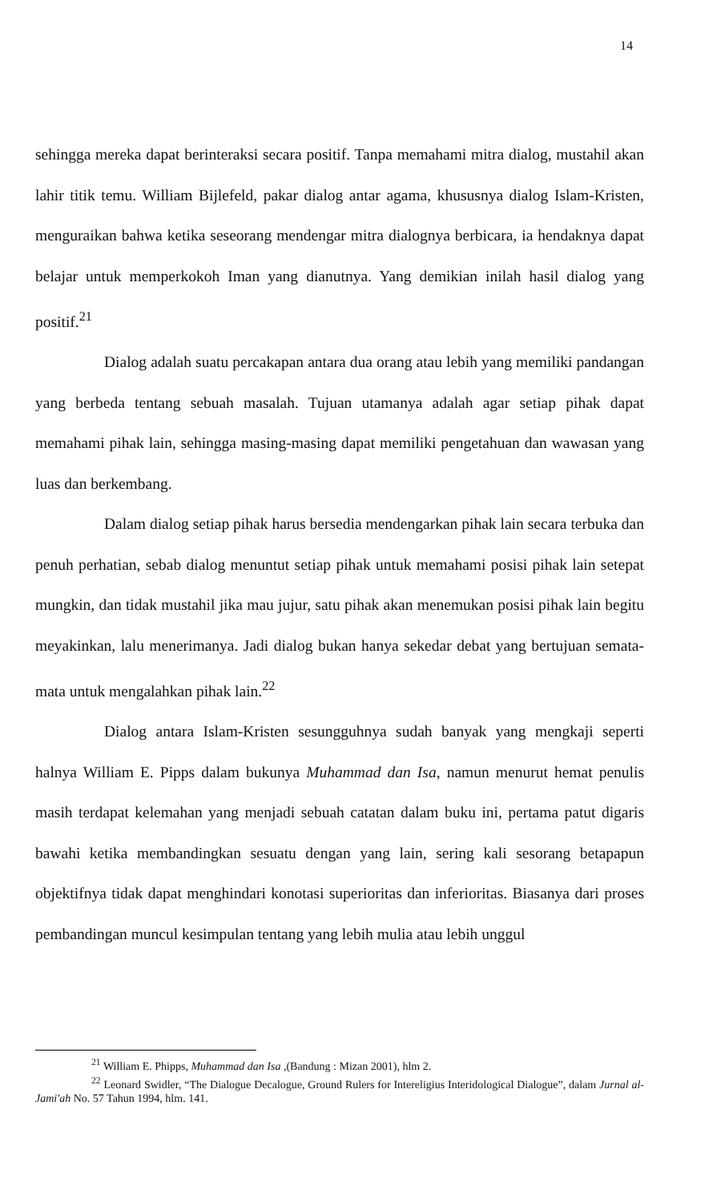14
sehingga mereka dapat berinteraksi secara positif. Tanpa memahami mitra dialog, mustahil akan lahir titik temu. William Bijlefeld, pakar dialog antar agama, khususnya dialog Islam-Kristen, menguraikan bahwa ketika seseorang mendengar mitra dialognya berbicara, ia hendaknya dapat belajar untuk memperkokoh Iman yang dianutnya. Yang demikian inilah hasil dialog yang positif.<sup>21</sup>
Dialog adalah suatu percakapan antara dua orang atau lebih yang memiliki pandangan yang berbeda tentang sebuah masalah. Tujuan utamanya adalah agar setiap pihak dapat memahami pihak lain, sehingga masing-masing dapat memiliki pengetahuan dan wawasan yang luas dan berkembang.
Dalam dialog setiap pihak harus bersedia mendengarkan pihak lain secara terbuka dan penuh perhatian, sebab dialog menuntut setiap pihak untuk memahami posisi pihak lain setepat mungkin, dan tidak mustahil jika mau jujur, satu pihak akan menemukan posisi pihak lain begitu meyakinkan, lalu menerimanya. Jadi dialog bukan hanya sekedar debat yang bertujuan semata-mata untuk mengalahkan pihak lain.<sup>22</sup>
Dialog antara Islam-Kristen sesungguhnya sudah banyak yang mengkaji seperti halnya William E. Pipps dalam bukunya Muhammad dan Isa, namun menurut hemat penulis masih terdapat kelemahan yang menjadi sebuah catatan dalam buku ini, pertama patut digaris bawahi ketika membandingkan sesuatu dengan yang lain, sering kali sesorang betapapun objektifnya tidak dapat menghindari konotasi superioritas dan inferioritas. Biasanya dari proses pembandingan muncul kesimpulan tentang yang lebih mulia atau lebih unggul
<sup>21</sup> William E. Phipps, Muhammad dan Isa ,(Bandung : Mizan 2001), hlm 2.
<sup>22</sup> Leonard Swidler, “The Dialogue Decalogue, Ground Rulers for Intereligius Interidological Dialogue”, dalam Jurnal al-Jami'ah No. 57 Tahun 1994, hlm. 141.